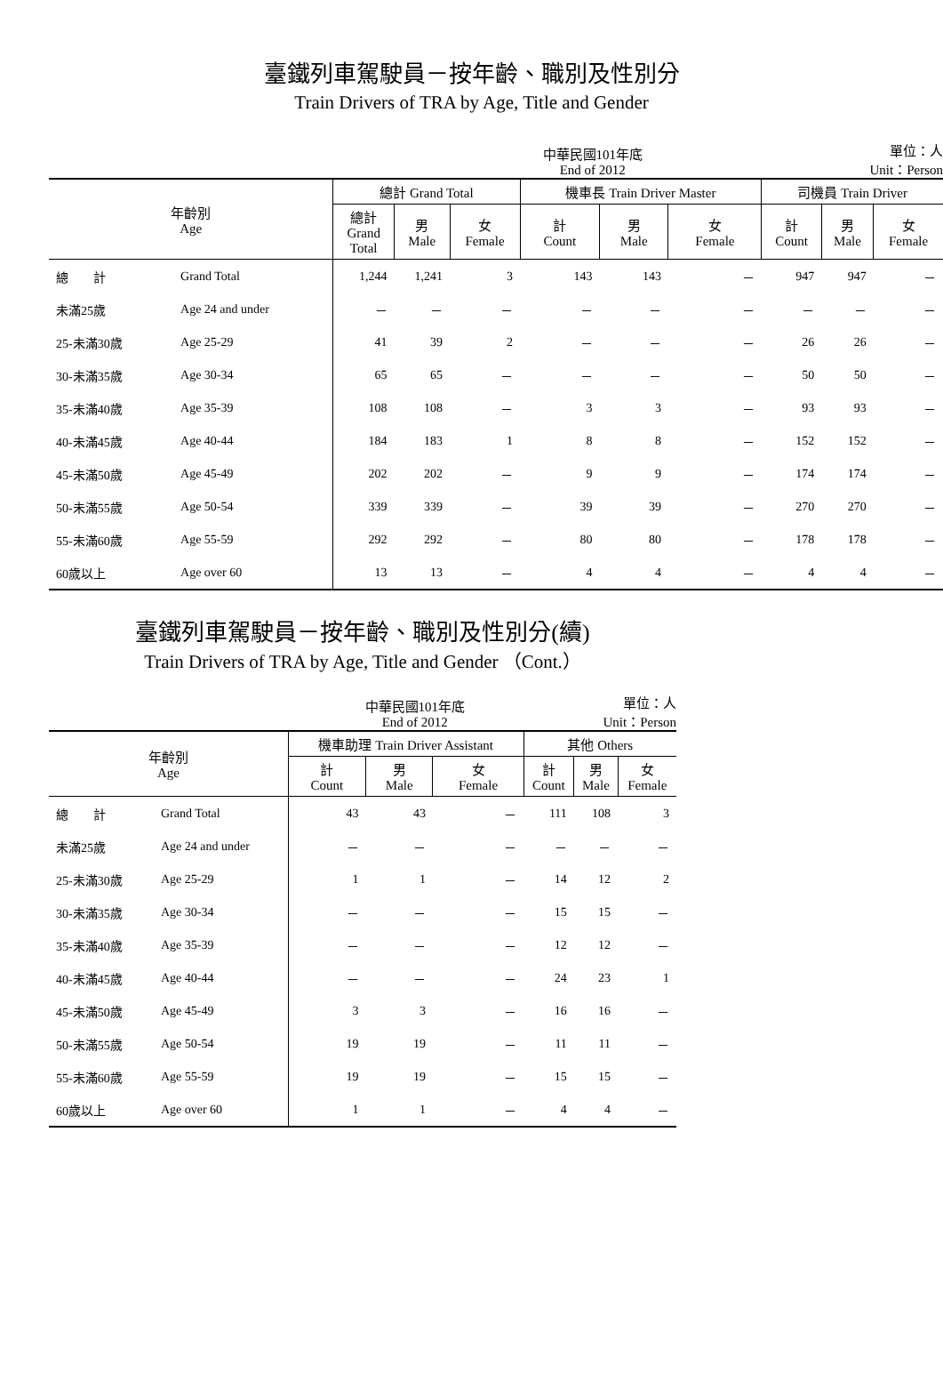臺鐵列車駕駛員－按年齡、職別及性別分
Train Drivers of TRA by Age, Title and Gender
中華民國101年底
End of 2012 單位：人
Unit：Person
| 年齡別 Age | | 總計 Grand Total | | | 機車長 Train Driver Master | | | 司機員 Train Driver | | |
| --- | --- | --- | --- | --- | --- | --- | --- | --- | --- | --- |
| | | 總計 Grand Total | 男 Male | 女 Female | 計 Count | 男 Male | 女 Female | 計 Count | 男 Male | 女 Female |
| 總 計 | Grand Total | 1,244 | 1,241 | 3 | 143 | 143 | － | 947 | 947 | － |
| 未滿25歲 | Age 24 and under | － | － | － | － | － | － | － | － | － |
| 25-未滿30歲 | Age 25-29 | 41 | 39 | 2 | － | － | － | 26 | 26 | － |
| 30-未滿35歲 | Age 30-34 | 65 | 65 | － | － | － | － | 50 | 50 | － |
| 35-未滿40歲 | Age 35-39 | 108 | 108 | － | 3 | 3 | － | 93 | 93 | － |
| 40-未滿45歲 | Age 40-44 | 184 | 183 | 1 | 8 | 8 | － | 152 | 152 | － |
| 45-未滿50歲 | Age 45-49 | 202 | 202 | － | 9 | 9 | － | 174 | 174 | － |
| 50-未滿55歲 | Age 50-54 | 339 | 339 | － | 39 | 39 | － | 270 | 270 | － |
| 55-未滿60歲 | Age 55-59 | 292 | 292 | － | 80 | 80 | － | 178 | 178 | － |
| 60歲以上 | Age over 60 | 13 | 13 | － | 4 | 4 | － | 4 | 4 | － |
臺鐵列車駕駛員－按年齡、職別及性別分(續)
Train Drivers of TRA by Age, Title and Gender （Cont.）
中華民國101年底
End of 2012 單位：人
Unit：Person
| 年齡別 Age | | 機車助理 Train Driver Assistant | | | 其他 Others | | |
| --- | --- | --- | --- | --- | --- | --- | --- |
| | | 計 Count | 男 Male | 女 Female | 計 Count | 男 Male | 女 Female |
| 總 計 | Grand Total | 43 | 43 | － | 111 | 108 | 3 |
| 未滿25歲 | Age 24 and under | － | － | － | － | － | － |
| 25-未滿30歲 | Age 25-29 | 1 | 1 | － | 14 | 12 | 2 |
| 30-未滿35歲 | Age 30-34 | － | － | － | 15 | 15 | － |
| 35-未滿40歲 | Age 35-39 | － | － | － | 12 | 12 | － |
| 40-未滿45歲 | Age 40-44 | － | － | － | 24 | 23 | 1 |
| 45-未滿50歲 | Age 45-49 | 3 | 3 | － | 16 | 16 | － |
| 50-未滿55歲 | Age 50-54 | 19 | 19 | － | 11 | 11 | － |
| 55-未滿60歲 | Age 55-59 | 19 | 19 | － | 15 | 15 | － |
| 60歲以上 | Age over 60 | 1 | 1 | － | 4 | 4 | － |